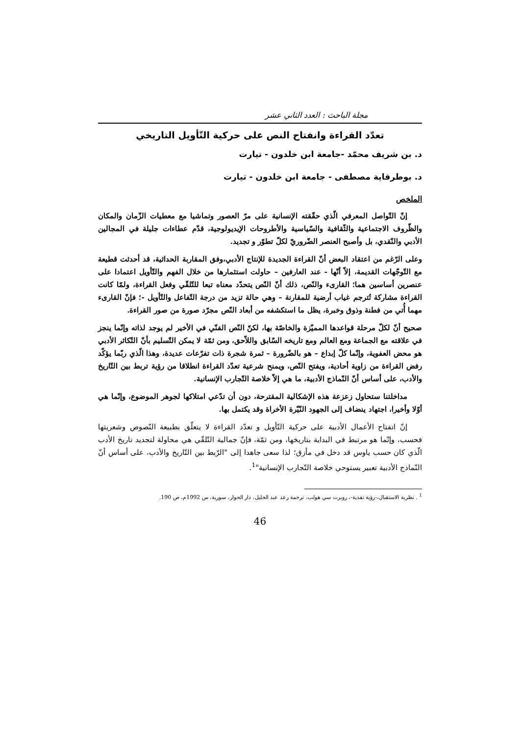مجلة الباحث : العدد الثاني عشر
تعدّد القراءة وانفتاح النص على حركية التّأويل التاريخي
د. بن شريف محمّد -جامعة ابن خلدون - تيارت
د. بوطرفاية مصطفى - جامعة ابن خلدون - تيارت
الملخص
إنّ التّواصل المعرفي الّذي حقّقته الإنسانية على مرّ العصور وتماشيا مع معطيات الزّمان والمكان والظّروف الاجتماعية والثّقافية والسّياسية والأطروحات الإيديولوجية، قدّم عطاءات جليلة في المجالين الأدبي والنّقدي، بل وأصبح العنصر الضّروريّ لكلّ تطوّر و تجديد.
وعلى الرّغم من اعتقاد البعض أنّ القراءة الجديدة للإنتاج الأدبي،وفق المقاربة الحداثية، قد أحدثت قطيعة مع التّوجّهات القديمة، إلاّ أنّها - عند العارفين – حاولت استثمارها من خلال الفهم والتّأويل اعتمادا على عنصرين أساسين هما؛ القارىء والنّص، ذلك أنّ النّص يتحدّد معناه تبعا للتّلقّي وفعل القراءة، ولمّا كانت القراءة مشاركة تُترجم غياب أرضية للمقارنة – وهي حالة تزيد من درجة التّفاعل والتّأويل -؛ فإنّ القارىء مهما أُتي من فطنة وذوق وخبرة، يظل ما استكشفه من أبعاد النّص مجرّد صورة من صور القراءة.
صحيح أنّ لكلّ مرحلة قواعدها المميّزة والخاصّة بها، لكنّ النّص الفنّي في الأخير لم يوجد لذاته وإنّما ينجز في علاقته مع الجماعة ومع العالم ومع تاريخه السّابق واللاّحق، ومن ثمّة لا يمكن التّسليم بأنّ التّكاثر الأدبي هو محض العفوية، وإنّما كلّ إبداع – هو بالضّرورة – ثمرة شجرة ذات تفرّعات عديدة، وهذا الّذي ربّما يؤكّد رفض القراءة من زاوية أحادية، ويفتح النّص، ويمنح شرعية تعدّد القراءة انطلاقا من رؤية تربط بين التّاريخ والأدب، على أساس أنّ النّماذج الأدبية، ما هي إلاّ خلاصة التّجارب الإنسانية.
مداخلتنا ستحاول زعزعة هذه الإشكالية المقترحة، دون أن تدّعي امتلاكها لجوهر الموضوع، وإنّما هي أوّلا وأخيرا، اجتهاد ينضاف إلى الجهود النّيّرة الأخراة وقد يكتمل بها.
إنّ انفتاح الأعمال الأدبية على حركية التّأويل و تعدّد القراءة لا يتعلّق بطبيعة النّصوص وشعريتها فحسب، وإنّما هو مرتبط في البداية بتاريخها، ومن ثمّة، فإنّ جمالية التّلقّي هي محاولة لتجديد تاريخ الأدب الّذي كان حسب ياوس قد دخل في مأزق؛ لذا سعى جاهدا إلى "الرّبط بين التّاريخ والأدب، على أساس أنّ النّماذج الأدبية تعبير يستوحي خلاصة التّجارب الإنسانية"<sup>1</sup>.
<sup>1</sup> . نظرية الاستقبال،-رؤية نقدية-، روبرت سي هولب، ترجمة رعد عبد الجليل، دار الحوار، سورية، س 1992م، ص 190.
46